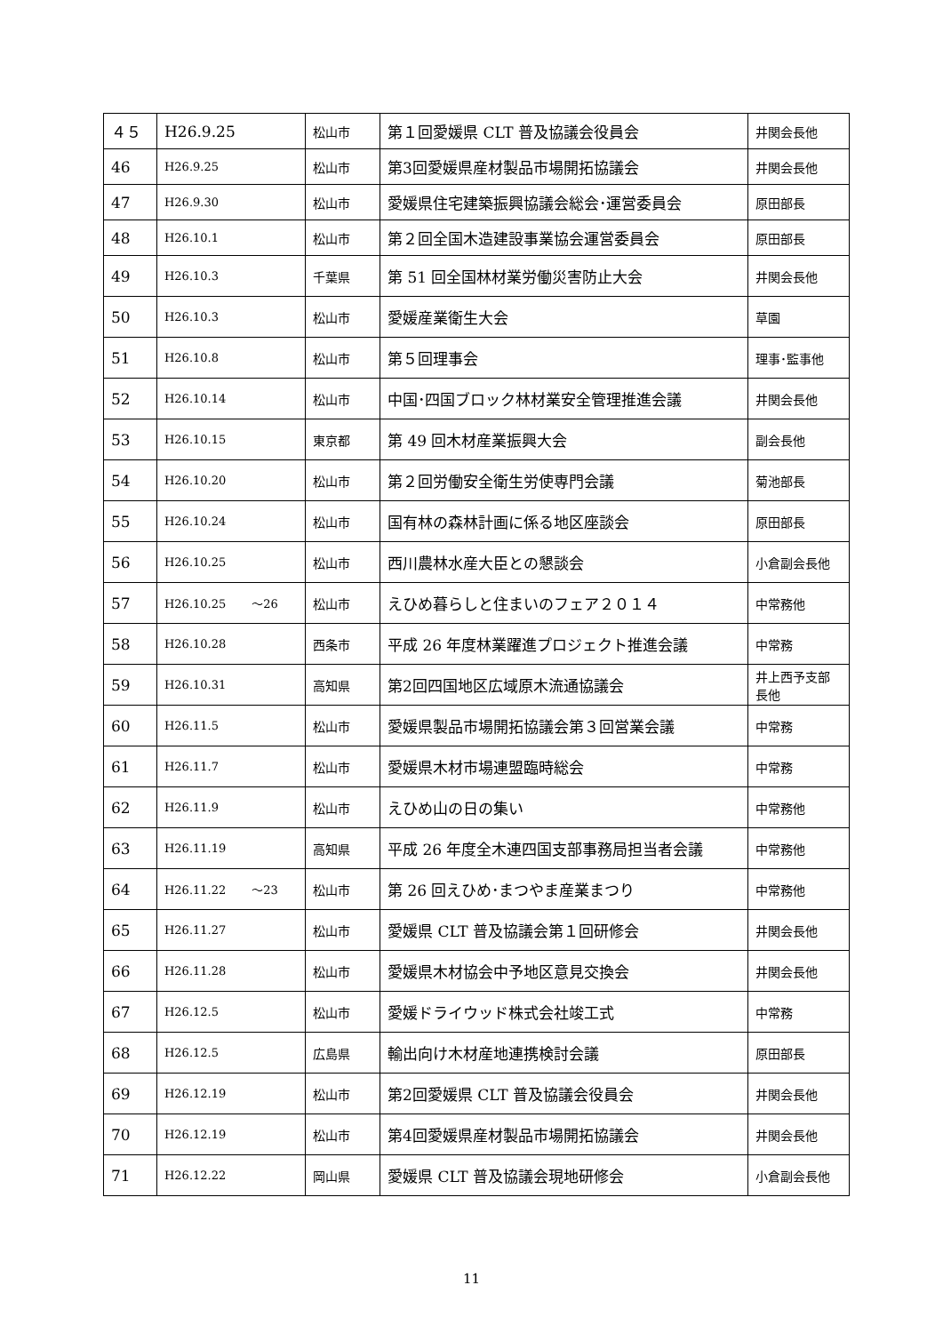| ４５ | H26.9.25 | 松山市 | 第１回愛媛県 CLT 普及協議会役員会 | 井関会長他 |
| 46 | H26.9.25 | 松山市 | 第3回愛媛県産材製品市場開拓協議会 | 井関会長他 |
| 47 | H26.9.30 | 松山市 | 愛媛県住宅建築振興協議会総会･運営委員会 | 原田部長 |
| 48 | H26.10.1 | 松山市 | 第２回全国木造建設事業協会運営委員会 | 原田部長 |
| 49 | H26.10.3 | 千葉県 | 第 51 回全国林材業労働災害防止大会 | 井関会長他 |
| 50 | H26.10.3 | 松山市 | 愛媛産業衛生大会 | 草園 |
| 51 | H26.10.8 | 松山市 | 第５回理事会 | 理事･監事他 |
| 52 | H26.10.14 | 松山市 | 中国･四国ブロック林材業安全管理推進会議 | 井関会長他 |
| 53 | H26.10.15 | 東京都 | 第 49 回木材産業振興大会 | 副会長他 |
| 54 | H26.10.20 | 松山市 | 第２回労働安全衛生労使専門会議 | 菊池部長 |
| 55 | H26.10.24 | 松山市 | 国有林の森林計画に係る地区座談会 | 原田部長 |
| 56 | H26.10.25 | 松山市 | 西川農林水産大臣との懇談会 | 小倉副会長他 |
| 57 | H26.10.25 ～26 | 松山市 | えひめ暮らしと住まいのフェア２０１４ | 中常務他 |
| 58 | H26.10.28 | 西条市 | 平成 26 年度林業躍進プロジェクト推進会議 | 中常務 |
| 59 | H26.10.31 | 高知県 | 第2回四国地区広域原木流通協議会 | 井上西予支部長他 |
| 60 | H26.11.5 | 松山市 | 愛媛県製品市場開拓協議会第３回営業会議 | 中常務 |
| 61 | H26.11.7 | 松山市 | 愛媛県木材市場連盟臨時総会 | 中常務 |
| 62 | H26.11.9 | 松山市 | えひめ山の日の集い | 中常務他 |
| 63 | H26.11.19 | 高知県 | 平成 26 年度全木連四国支部事務局担当者会議 | 中常務他 |
| 64 | H26.11.22 ～23 | 松山市 | 第 26 回えひめ･まつやま産業まつり | 中常務他 |
| 65 | H26.11.27 | 松山市 | 愛媛県 CLT 普及協議会第１回研修会 | 井関会長他 |
| 66 | H26.11.28 | 松山市 | 愛媛県木材協会中予地区意見交換会 | 井関会長他 |
| 67 | H26.12.5 | 松山市 | 愛媛ドライウッド株式会社竣工式 | 中常務 |
| 68 | H26.12.5 | 広島県 | 輸出向け木材産地連携検討会議 | 原田部長 |
| 69 | H26.12.19 | 松山市 | 第2回愛媛県 CLT 普及協議会役員会 | 井関会長他 |
| 70 | H26.12.19 | 松山市 | 第4回愛媛県産材製品市場開拓協議会 | 井関会長他 |
| 71 | H26.12.22 | 岡山県 | 愛媛県 CLT 普及協議会現地研修会 | 小倉副会長他 |
11